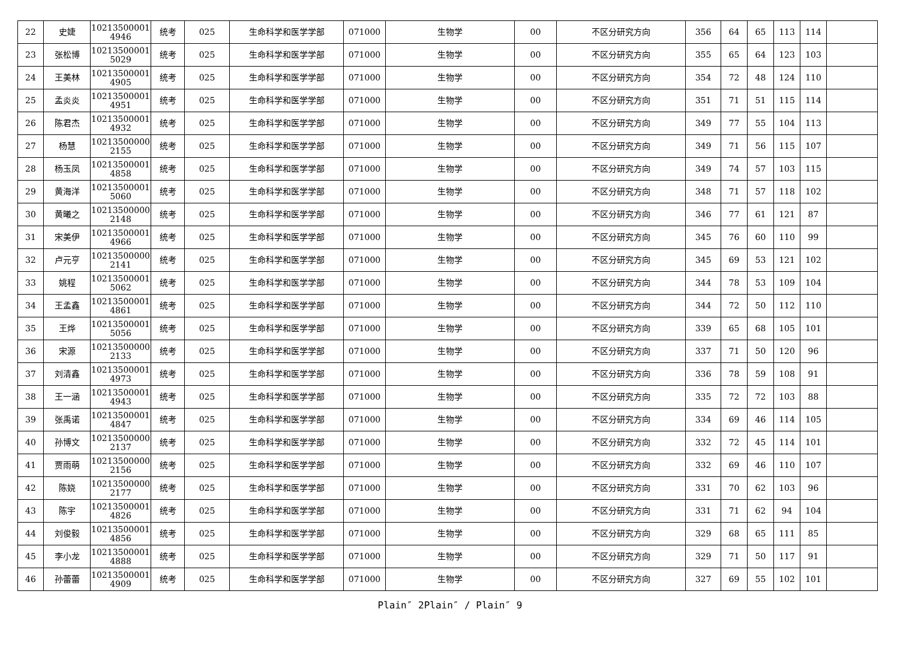| 22 | 史婕 | 10213500001 4946 | 统考 | 025 | 生命科学和医学学部 | 071000 | 生物学 | 00 | 不区分研究方向 | 356 | 64 | 65 | 113 | 114 | |
| 23 | 张松博 | 10213500001 5029 | 统考 | 025 | 生命科学和医学学部 | 071000 | 生物学 | 00 | 不区分研究方向 | 355 | 65 | 64 | 123 | 103 | |
| 24 | 王美林 | 10213500001 4905 | 统考 | 025 | 生命科学和医学学部 | 071000 | 生物学 | 00 | 不区分研究方向 | 354 | 72 | 48 | 124 | 110 | |
| 25 | 孟炎炎 | 10213500001 4951 | 统考 | 025 | 生命科学和医学学部 | 071000 | 生物学 | 00 | 不区分研究方向 | 351 | 71 | 51 | 115 | 114 | |
| 26 | 陈君杰 | 10213500001 4932 | 统考 | 025 | 生命科学和医学学部 | 071000 | 生物学 | 00 | 不区分研究方向 | 349 | 77 | 55 | 104 | 113 | |
| 27 | 杨慧 | 10213500000 2155 | 统考 | 025 | 生命科学和医学学部 | 071000 | 生物学 | 00 | 不区分研究方向 | 349 | 71 | 56 | 115 | 107 | |
| 28 | 杨玉凤 | 10213500001 4858 | 统考 | 025 | 生命科学和医学学部 | 071000 | 生物学 | 00 | 不区分研究方向 | 349 | 74 | 57 | 103 | 115 | |
| 29 | 黄海洋 | 10213500001 5060 | 统考 | 025 | 生命科学和医学学部 | 071000 | 生物学 | 00 | 不区分研究方向 | 348 | 71 | 57 | 118 | 102 | |
| 30 | 黄曦之 | 10213500000 2148 | 统考 | 025 | 生命科学和医学学部 | 071000 | 生物学 | 00 | 不区分研究方向 | 346 | 77 | 61 | 121 | 87 | |
| 31 | 宋美伊 | 10213500001 4966 | 统考 | 025 | 生命科学和医学学部 | 071000 | 生物学 | 00 | 不区分研究方向 | 345 | 76 | 60 | 110 | 99 | |
| 32 | 卢元亨 | 10213500000 2141 | 统考 | 025 | 生命科学和医学学部 | 071000 | 生物学 | 00 | 不区分研究方向 | 345 | 69 | 53 | 121 | 102 | |
| 33 | 姚程 | 10213500001 5062 | 统考 | 025 | 生命科学和医学学部 | 071000 | 生物学 | 00 | 不区分研究方向 | 344 | 78 | 53 | 109 | 104 | |
| 34 | 王孟鑫 | 10213500001 4861 | 统考 | 025 | 生命科学和医学学部 | 071000 | 生物学 | 00 | 不区分研究方向 | 344 | 72 | 50 | 112 | 110 | |
| 35 | 王烨 | 10213500001 5056 | 统考 | 025 | 生命科学和医学学部 | 071000 | 生物学 | 00 | 不区分研究方向 | 339 | 65 | 68 | 105 | 101 | |
| 36 | 宋源 | 10213500000 2133 | 统考 | 025 | 生命科学和医学学部 | 071000 | 生物学 | 00 | 不区分研究方向 | 337 | 71 | 50 | 120 | 96 | |
| 37 | 刘清鑫 | 10213500001 4973 | 统考 | 025 | 生命科学和医学学部 | 071000 | 生物学 | 00 | 不区分研究方向 | 336 | 78 | 59 | 108 | 91 | |
| 38 | 王一涵 | 10213500001 4943 | 统考 | 025 | 生命科学和医学学部 | 071000 | 生物学 | 00 | 不区分研究方向 | 335 | 72 | 72 | 103 | 88 | |
| 39 | 张禹诺 | 10213500001 4847 | 统考 | 025 | 生命科学和医学学部 | 071000 | 生物学 | 00 | 不区分研究方向 | 334 | 69 | 46 | 114 | 105 | |
| 40 | 孙博文 | 10213500000 2137 | 统考 | 025 | 生命科学和医学学部 | 071000 | 生物学 | 00 | 不区分研究方向 | 332 | 72 | 45 | 114 | 101 | |
| 41 | 贾雨萌 | 10213500000 2156 | 统考 | 025 | 生命科学和医学学部 | 071000 | 生物学 | 00 | 不区分研究方向 | 332 | 69 | 46 | 110 | 107 | |
| 42 | 陈娆 | 10213500000 2177 | 统考 | 025 | 生命科学和医学学部 | 071000 | 生物学 | 00 | 不区分研究方向 | 331 | 70 | 62 | 103 | 96 | |
| 43 | 陈宇 | 10213500001 4826 | 统考 | 025 | 生命科学和医学学部 | 071000 | 生物学 | 00 | 不区分研究方向 | 331 | 71 | 62 | 94 | 104 | |
| 44 | 刘俊毅 | 10213500001 4856 | 统考 | 025 | 生命科学和医学学部 | 071000 | 生物学 | 00 | 不区分研究方向 | 329 | 68 | 65 | 111 | 85 | |
| 45 | 李小龙 | 10213500001 4888 | 统考 | 025 | 生命科学和医学学部 | 071000 | 生物学 | 00 | 不区分研究方向 | 329 | 71 | 50 | 117 | 91 | |
| 46 | 孙蕾蕾 | 10213500001 4909 | 统考 | 025 | 生命科学和医学学部 | 071000 | 生物学 | 00 | 不区分研究方向 | 327 | 69 | 55 | 102 | 101 | |
Plain″ 2Plain″ / Plain″ 9